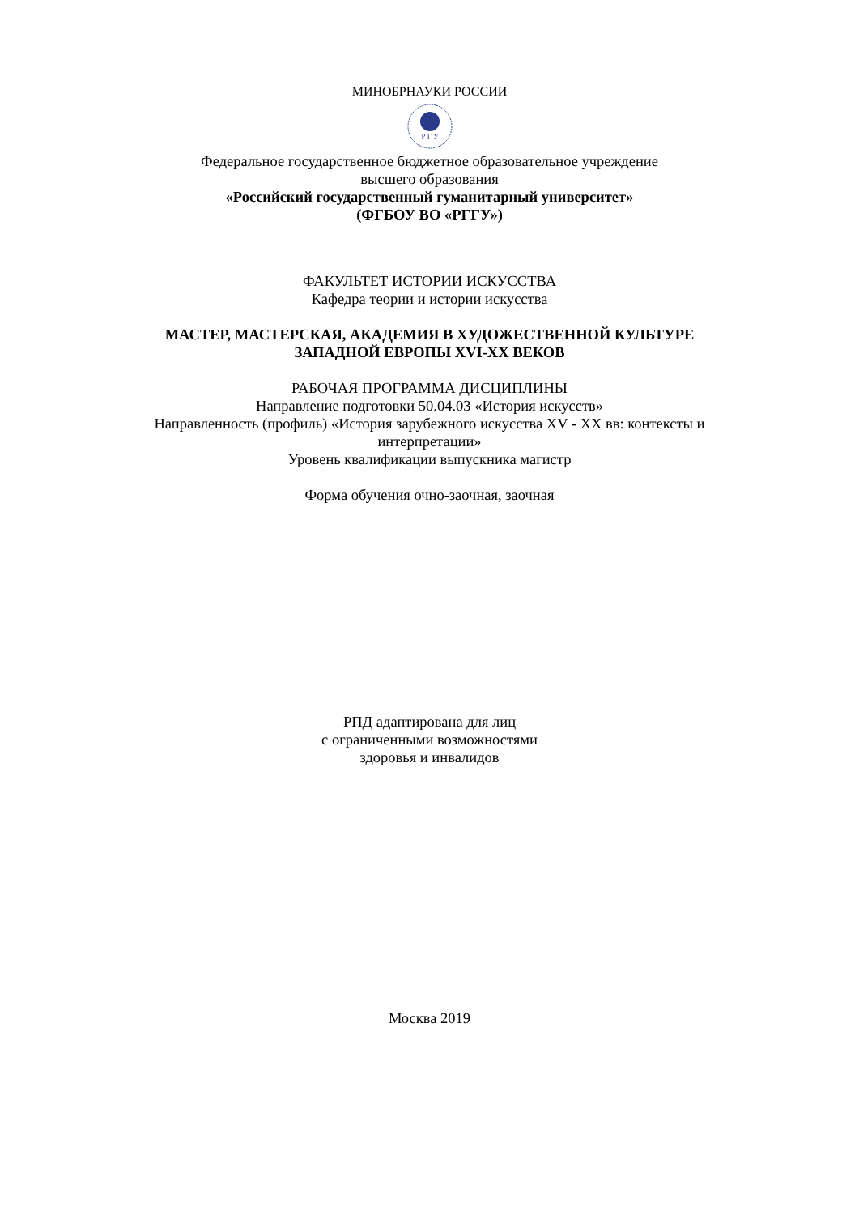МИНОБРНАУКИ РОССИИ
Р Г У
Федеральное государственное бюджетное образовательное учреждение
высшего образования
«Российский государственный гуманитарный университет»
(ФГБОУ ВО «РГГУ»)
ФАКУЛЬТЕТ ИСТОРИИ ИСКУССТВА
Кафедра теории и истории искусства
МАСТЕР, МАСТЕРСКАЯ, АКАДЕМИЯ В ХУДОЖЕСТВЕННОЙ КУЛЬТУРЕ
ЗАПАДНОЙ ЕВРОПЫ XVI-XX ВЕКОВ
РАБОЧАЯ ПРОГРАММА ДИСЦИПЛИНЫ
Направление подготовки 50.04.03 «История искусств»
Направленность (профиль) «История зарубежного искусства XV - XX вв: контексты и
интерпретации»
Уровень квалификации выпускника магистр
Форма обучения очно-заочная, заочная
РПД адаптирована для лиц
с ограниченными возможностями
здоровья и инвалидов
Москва 2019